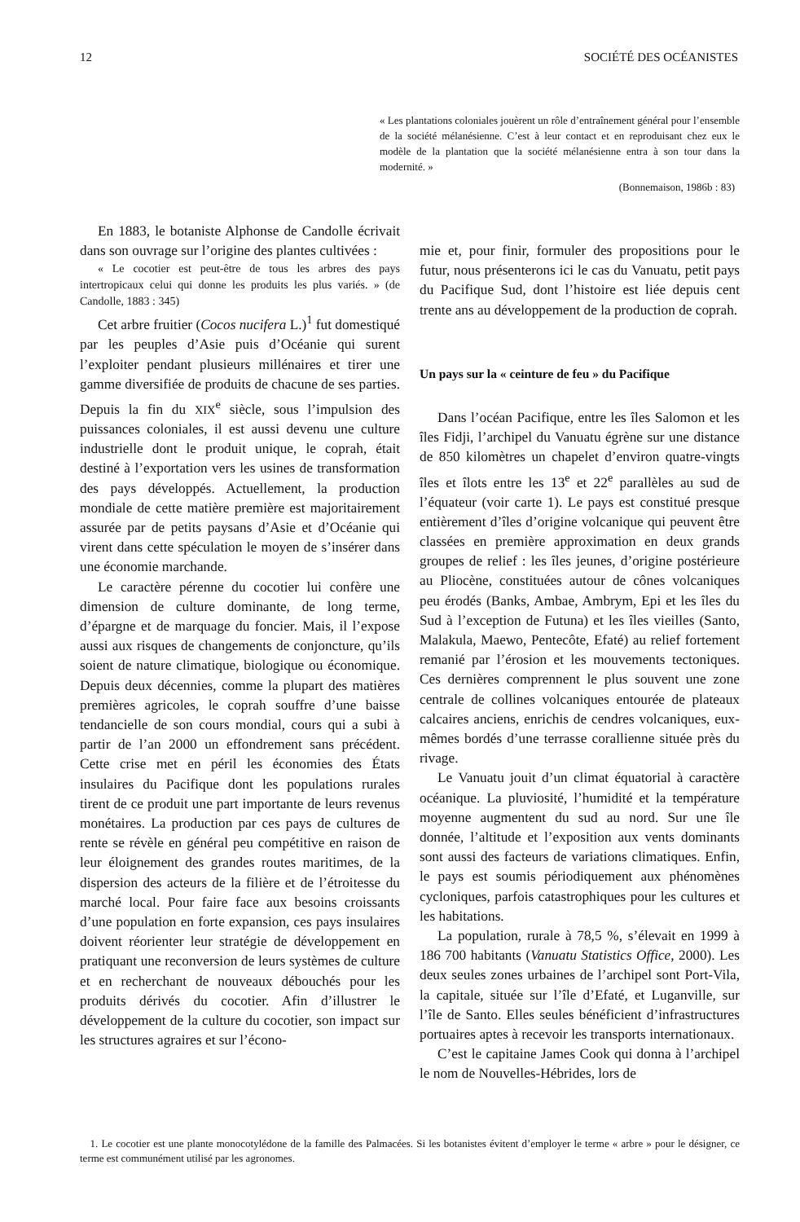12 SOCIÉTÉ DES OCÉANISTES
« Les plantations coloniales jouèrent un rôle d’entraînement général pour l’ensemble de la société mélanésienne. C’est à leur contact et en reproduisant chez eux le modèle de la plantation que la société mélanésienne entra à son tour dans la modernité. »
(Bonnemaison, 1986b : 83)
En 1883, le botaniste Alphonse de Candolle écrivait dans son ouvrage sur l’origine des plantes cultivées :
« Le cocotier est peut-être de tous les arbres des pays intertropicaux celui qui donne les produits les plus variés. » (de Candolle, 1883 : 345)
Cet arbre fruitier (Cocos nucifera L.)<sup>1</sup> fut domestiqué par les peuples d’Asie puis d’Océanie qui surent l’exploiter pendant plusieurs millénaires et tirer une gamme diversifiée de produits de chacune de ses parties. Depuis la fin du XIX<sup>e</sup> siècle, sous l’impulsion des puissances coloniales, il est aussi devenu une culture industrielle dont le produit unique, le coprah, était destiné à l’exportation vers les usines de transformation des pays développés. Actuellement, la production mondiale de cette matière première est majoritairement assurée par de petits paysans d’Asie et d’Océanie qui virent dans cette spéculation le moyen de s’insérer dans une économie marchande.
Le caractère pérenne du cocotier lui confère une dimension de culture dominante, de long terme, d’épargne et de marquage du foncier. Mais, il l’expose aussi aux risques de changements de conjoncture, qu’ils soient de nature climatique, biologique ou économique. Depuis deux décennies, comme la plupart des matières premières agricoles, le coprah souffre d’une baisse tendancielle de son cours mondial, cours qui a subi à partir de l’an 2000 un effondrement sans précédent. Cette crise met en péril les économies des États insulaires du Pacifique dont les populations rurales tirent de ce produit une part importante de leurs revenus monétaires. La production par ces pays de cultures de rente se révèle en général peu compétitive en raison de leur éloignement des grandes routes maritimes, de la dispersion des acteurs de la filière et de l’étroitesse du marché local. Pour faire face aux besoins croissants d’une population en forte expansion, ces pays insulaires doivent réorienter leur stratégie de développement en pratiquant une reconversion de leurs systèmes de culture et en recherchant de nouveaux débouchés pour les produits dérivés du cocotier. Afin d’illustrer le développement de la culture du cocotier, son impact sur les structures agraires et sur l’écono-
mie et, pour finir, formuler des propositions pour le futur, nous présenterons ici le cas du Vanuatu, petit pays du Pacifique Sud, dont l’histoire est liée depuis cent trente ans au développement de la production de coprah.
Un pays sur la « ceinture de feu » du Pacifique
Dans l’océan Pacifique, entre les îles Salomon et les îles Fidji, l’archipel du Vanuatu égrène sur une distance de 850 kilomètres un chapelet d’environ quatre-vingts îles et îlots entre les 13<sup>e</sup> et 22<sup>e</sup> parallèles au sud de l’équateur (voir carte 1). Le pays est constitué presque entièrement d’îles d’origine volcanique qui peuvent être classées en première approximation en deux grands groupes de relief : les îles jeunes, d’origine postérieure au Pliocène, constituées autour de cônes volcaniques peu érodés (Banks, Ambae, Ambrym, Epi et les îles du Sud à l’exception de Futuna) et les îles vieilles (Santo, Malakula, Maewo, Pentecôte, Efaté) au relief fortement remanié par l’érosion et les mouvements tectoniques. Ces dernières comprennent le plus souvent une zone centrale de collines volcaniques entourée de plateaux calcaires anciens, enrichis de cendres volcaniques, eux-mêmes bordés d’une terrasse corallienne située près du rivage.
Le Vanuatu jouit d’un climat équatorial à caractère océanique. La pluviosité, l’humidité et la température moyenne augmentent du sud au nord. Sur une île donnée, l’altitude et l’exposition aux vents dominants sont aussi des facteurs de variations climatiques. Enfin, le pays est soumis périodiquement aux phénomènes cycloniques, parfois catastrophiques pour les cultures et les habitations.
La population, rurale à 78,5 %, s’élevait en 1999 à 186 700 habitants (Vanuatu Statistics Office, 2000). Les deux seules zones urbaines de l’archipel sont Port-Vila, la capitale, située sur l’île d’Efaté, et Luganville, sur l’île de Santo. Elles seules bénéficient d’infrastructures portuaires aptes à recevoir les transports internationaux.
C’est le capitaine James Cook qui donna à l’archipel le nom de Nouvelles-Hébrides, lors de
1. Le cocotier est une plante monocotylédone de la famille des Palmacées. Si les botanistes évitent d’employer le terme « arbre » pour le désigner, ce terme est communément utilisé par les agronomes.